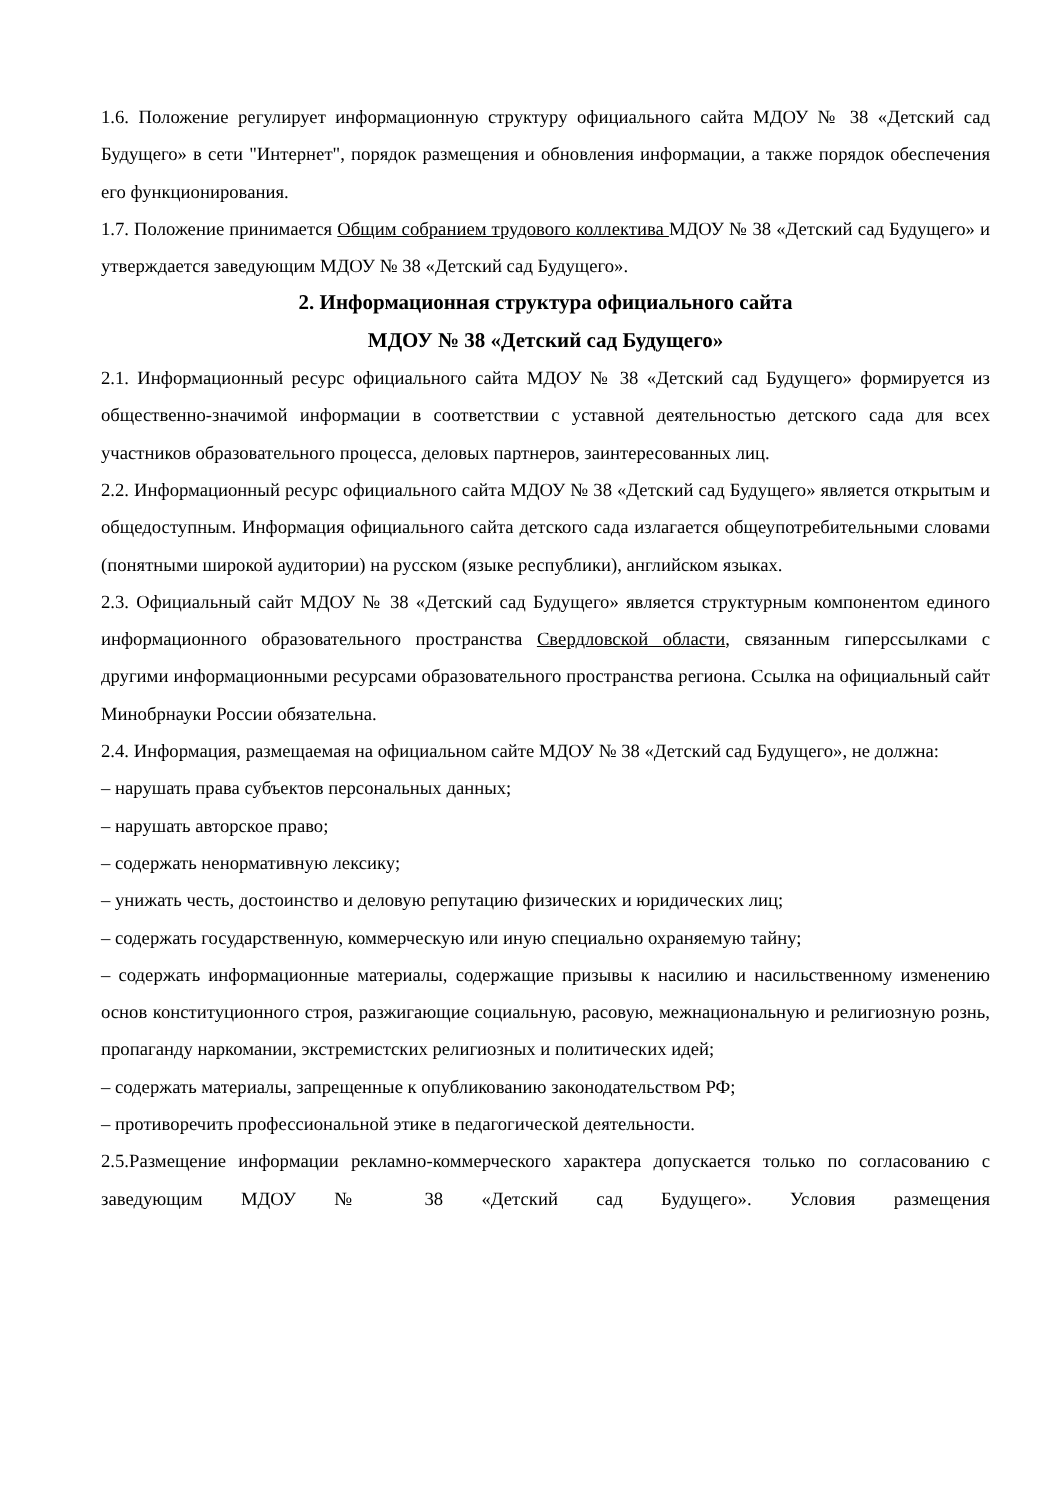1.6. Положение регулирует информационную структуру официального сайта МДОУ № 38 «Детский сад Будущего» в сети "Интернет", порядок размещения и обновления информации, а также порядок обеспечения его функционирования.
1.7. Положение принимается Общим собранием трудового коллектива МДОУ № 38 «Детский сад Будущего» и утверждается заведующим МДОУ № 38 «Детский сад Будущего».
2. Информационная структура официального сайта
МДОУ № 38 «Детский сад Будущего»
2.1. Информационный ресурс официального сайта МДОУ № 38 «Детский сад Будущего» формируется из общественно-значимой информации в соответствии с уставной деятельностью детского сада для всех участников образовательного процесса, деловых партнеров, заинтересованных лиц.
2.2. Информационный ресурс официального сайта МДОУ № 38 «Детский сад Будущего» является открытым и общедоступным. Информация официального сайта детского сада излагается общеупотребительными словами (понятными широкой аудитории) на русском (языке республики), английском языках.
2.3. Официальный сайт МДОУ № 38 «Детский сад Будущего» является структурным компонентом единого информационного образовательного пространства Свердловской области, связанным гиперссылками с другими информационными ресурсами образовательного пространства региона. Ссылка на официальный сайт Минобрнауки России обязательна.
2.4. Информация, размещаемая на официальном сайте МДОУ № 38 «Детский сад Будущего», не должна:
– нарушать права субъектов персональных данных;
– нарушать авторское право;
– содержать ненормативную лексику;
– унижать честь, достоинство и деловую репутацию физических и юридических лиц;
– содержать государственную, коммерческую или иную специально охраняемую тайну;
– содержать информационные материалы, содержащие призывы к насилию и насильственному изменению основ конституционного строя, разжигающие социальную, расовую, межнациональную и религиозную рознь, пропаганду наркомании, экстремистских религиозных и политических идей;
– содержать материалы, запрещенные к опубликованию законодательством РФ;
– противоречить профессиональной этике в педагогической деятельности.
2.5.Размещение информации рекламно-коммерческого характера допускается только по согласованию с заведующим МДОУ № 38 «Детский сад Будущего». Условия размещения